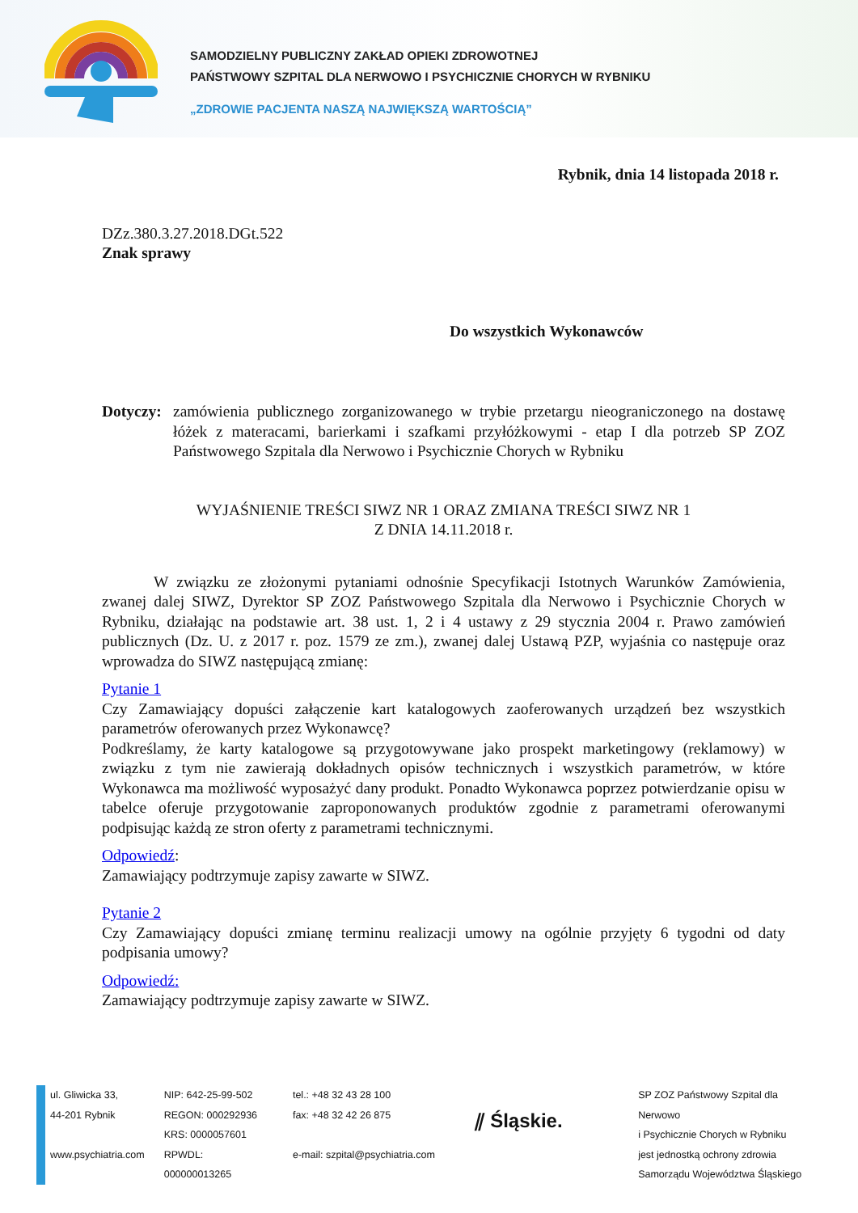SAMODZIELNY PUBLICZNY ZAKŁAD OPIEKI ZDROWOTNEJ
PAŃSTWOWY SZPITAL DLA NERWOWO I PSYCHICZNIE CHORYCH W RYBNIKU
„ZDROWIE PACJENTA NASZĄ NAJWIĘKSZĄ WARTOŚCIĄ”
Rybnik, dnia 14 listopada 2018 r.
DZz.380.3.27.2018.DGt.522
Znak sprawy
Do wszystkich Wykonawców
Dotyczy:
zamówienia publicznego zorganizowanego w trybie przetargu nieograniczonego na dostawę łóżek z materacami, barierkami i szafkami przyłóżkowymi - etap I dla potrzeb SP ZOZ Państwowego Szpitala dla Nerwowo i Psychicznie Chorych w Rybniku
WYJAŚNIENIE TREŚCI SIWZ NR 1 ORAZ ZMIANA TREŚCI SIWZ NR 1
Z DNIA 14.11.2018 r.
W związku ze złożonymi pytaniami odnośnie Specyfikacji Istotnych Warunków Zamówienia, zwanej dalej SIWZ, Dyrektor SP ZOZ Państwowego Szpitala dla Nerwowo i Psychicznie Chorych w Rybniku, działając na podstawie art. 38 ust. 1, 2 i 4 ustawy z 29 stycznia 2004 r. Prawo zamówień publicznych (Dz. U. z 2017 r. poz. 1579 ze zm.), zwanej dalej Ustawą PZP, wyjaśnia co następuje oraz wprowadza do SIWZ następującą zmianę:
Pytanie 1
Czy Zamawiający dopuści załączenie kart katalogowych zaoferowanych urządzeń bez wszystkich parametrów oferowanych przez Wykonawcę?
Podkreślamy, że karty katalogowe są przygotowywane jako prospekt marketingowy (reklamowy) w związku z tym nie zawierają dokładnych opisów technicznych i wszystkich parametrów, w które Wykonawca ma możliwość wyposażyć dany produkt. Ponadto Wykonawca poprzez potwierdzanie opisu w tabelce oferuje przygotowanie zaproponowanych produktów zgodnie z parametrami oferowanymi podpisując każdą ze stron oferty z parametrami technicznymi.
Odpowiedź:
Zamawiający podtrzymuje zapisy zawarte w SIWZ.
Pytanie 2
Czy Zamawiający dopuści zmianę terminu realizacji umowy na ogólnie przyjęty 6 tygodni od daty podpisania umowy?
Odpowiedź:
Zamawiający podtrzymuje zapisy zawarte w SIWZ.
ul. Gliwicka 33,
44-201 Rybnik
www.psychiatria.com
NIP: 642-25-99-502
REGON: 000292936
KRS: 0000057601
RPWDL: 000000013265
tel.: +48 32 43 28 100
fax: +48 32 42 26 875
e-mail: szpital@psychiatria.com
⫽ Śląskie.
SP ZOZ Państwowy Szpital dla Nerwowo
i Psychicznie Chorych w Rybniku
jest jednostką ochrony zdrowia
Samorządu Województwa Śląskiego